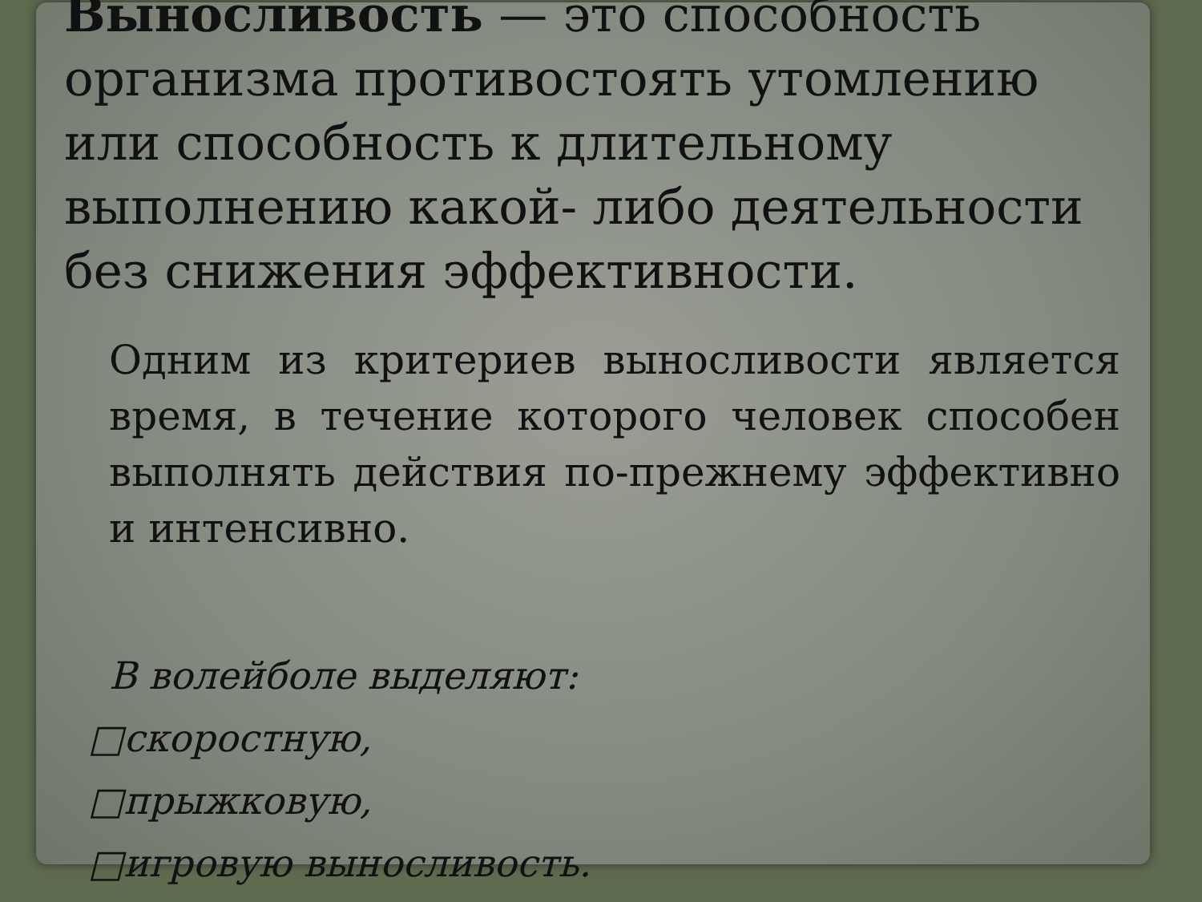Выносливость — это способность организма противостоять утомлению или способность к длительному выполнению какой- либо деятельности без снижения эффективности.
Одним из критериев выносливости является время, в течение которого человек способен выполнять действия по-прежнему эффективно и интенсивно.
В волейболе выделяют:
□скоростную,
□прыжковую,
□игровую выносливость.